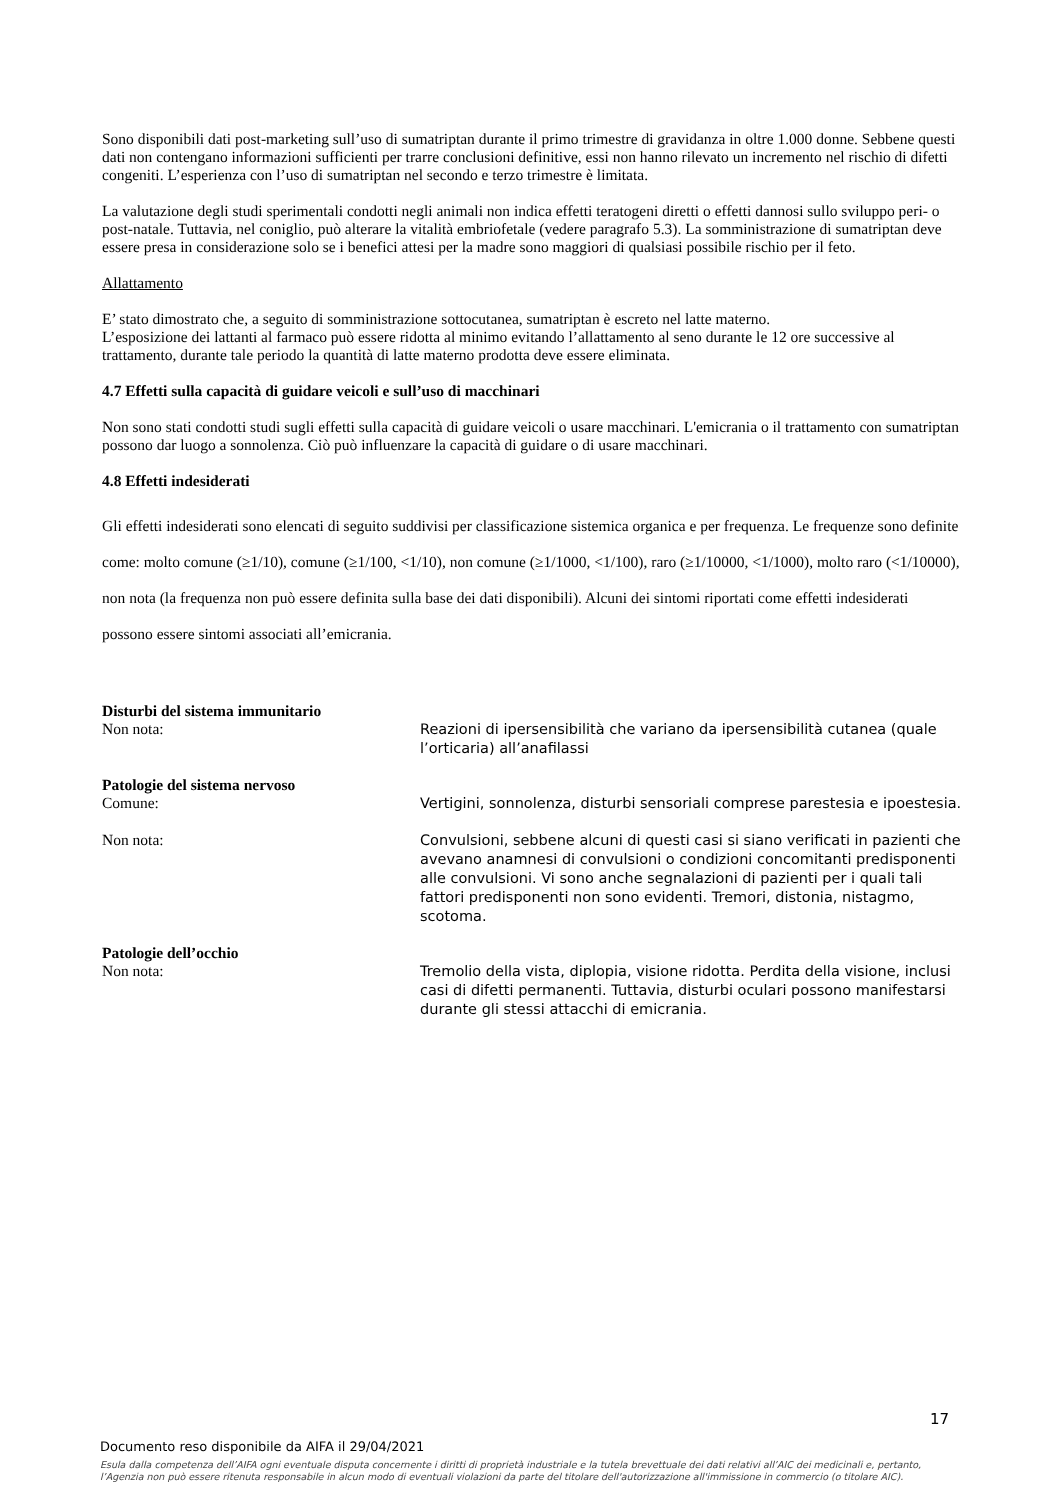Sono disponibili dati post-marketing sull’uso di sumatriptan durante il primo trimestre di gravidanza in oltre 1.000 donne. Sebbene questi dati non contengano informazioni sufficienti per trarre conclusioni definitive, essi non hanno rilevato un incremento nel rischio di difetti congeniti. L’esperienza con l’uso di sumatriptan nel secondo e terzo trimestre è limitata.
La valutazione degli studi sperimentali condotti negli animali non indica effetti teratogeni diretti o effetti dannosi sullo sviluppo peri- o post-natale. Tuttavia, nel coniglio, può alterare la vitalità embriofetale (vedere paragrafo 5.3). La somministrazione di sumatriptan deve essere presa in considerazione solo se i benefici attesi per la madre sono maggiori di qualsiasi possibile rischio per il feto.
Allattamento
E’ stato dimostrato che, a seguito di somministrazione sottocutanea, sumatriptan è escreto nel latte materno.
L’esposizione dei lattanti al farmaco può essere ridotta al minimo evitando l’allattamento al seno durante le 12 ore successive al trattamento, durante tale periodo la quantità di latte materno prodotta deve essere eliminata.
4.7 Effetti sulla capacità di guidare veicoli e sull’uso di macchinari
Non sono stati condotti studi sugli effetti sulla capacità di guidare veicoli o usare macchinari. L'emicrania o il trattamento con sumatriptan possono dar luogo a sonnolenza. Ciò può influenzare la capacità di guidare o di usare macchinari.
4.8 Effetti indesiderati
Gli effetti indesiderati sono elencati di seguito suddivisi per classificazione sistemica organica e per frequenza. Le frequenze sono definite come: molto comune (≥1/10), comune (≥1/100, <1/10), non comune (≥1/1000, <1/100), raro (≥1/10000, <1/1000), molto raro (<1/10000), non nota (la frequenza non può essere definita sulla base dei dati disponibili). Alcuni dei sintomi riportati come effetti indesiderati possono essere sintomi associati all’emicrania.
Disturbi del sistema immunitario
Non nota:
Reazioni di ipersensibilità che variano da ipersensibilità cutanea (quale l’orticaria) all’anafilassi
Patologie del sistema nervoso
Comune:
Vertigini, sonnolenza, disturbi sensoriali comprese parestesia e ipoestesia.
Non nota:
Convulsioni, sebbene alcuni di questi casi si siano verificati in pazienti che avevano anamnesi di convulsioni o condizioni concomitanti predisponenti alle convulsioni. Vi sono anche segnalazioni di pazienti per i quali tali fattori predisponenti non sono evidenti. Tremori, distonia, nistagmo, scotoma.
Patologie dell’occhio
Non nota:
Tremolio della vista, diplopia, visione ridotta. Perdita della visione, inclusi casi di difetti permanenti. Tuttavia, disturbi oculari possono manifestarsi durante gli stessi attacchi di emicrania.
17
Documento reso disponibile da AIFA il 29/04/2021
Esula dalla competenza dell’AIFA ogni eventuale disputa concernente i diritti di proprietà industriale e la tutela brevettuale dei dati relativi all’AIC dei medicinali e, pertanto, l’Agenzia non può essere ritenuta responsabile in alcun modo di eventuali violazioni da parte del titolare dell'autorizzazione all'immissione in commercio (o titolare AIC).